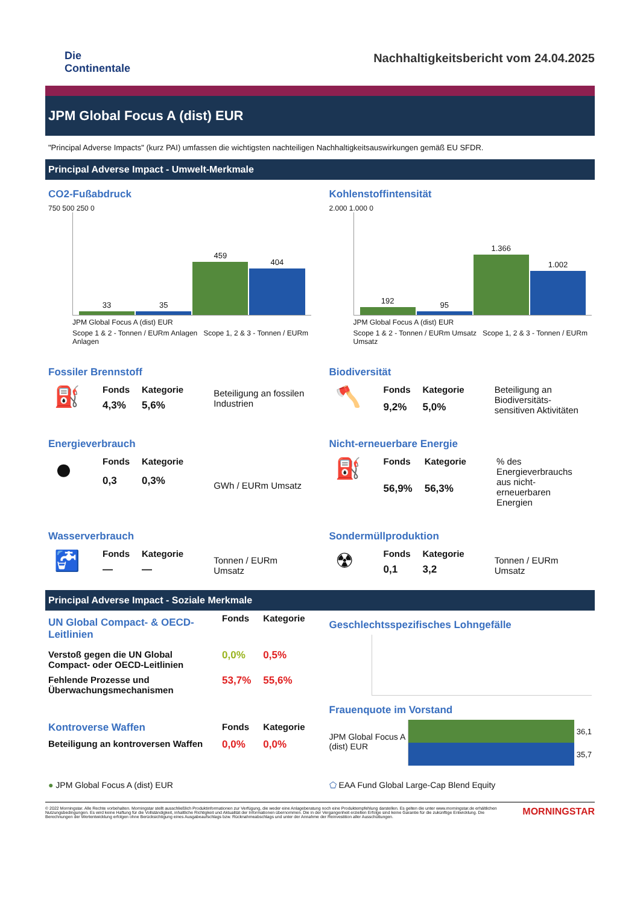Die
Continentale
Nachhaltigkeitsbericht vom 24.04.2025
JPM Global Focus A (dist) EUR
"Principal Adverse Impacts" (kurz PAI) umfassen die wichtigsten nachteiligen Nachhaltigkeitsauswirkungen gemäß EU SFDR.
Principal Adverse Impact - Umwelt-Merkmale
CO2-Fußabdruck
750 500 250 0
33
35
459
404
JPM Global Focus A (dist) EUR
Scope 1 & 2 - Tonnen / EURm Anlagen Scope 1, 2 & 3 - Tonnen / EURm Anlagen
Kohlenstoffintensität
2.000 1.000 0
192
95
1.366
1.002
JPM Global Focus A (dist) EUR
Scope 1 & 2 - Tonnen / EURm Umsatz Scope 1, 2 & 3 - Tonnen / EURm Umsatz
Fossiler Brennstoff
| ⛽ | Fonds | Kategorie | Beteiligung an fossilen Industrien |
| | 4,3% | 5,6% | |
Biodiversität
| 🪓 | Fonds | Kategorie | Beteiligung an Biodiversitäts-sensitiven Aktivitäten |
| | 9,2% | 5,0% | |
Energieverbrauch
| ⏺ | Fonds | Kategorie | GWh / EURm Umsatz |
| | 0,3 | 0,3% | |
Nicht-erneuerbare Energie
| ⛽ | Fonds | Kategorie | % des Energieverbrauchs aus nicht-erneuerbaren Energien |
| | 56,9% | 56,3% | |
Wasserverbrauch
| 🚰 | Fonds | Kategorie | Tonnen / EURm Umsatz |
| | — | — | |
Sondermüllproduktion
| ☢ | Fonds | Kategorie | Tonnen / EURm Umsatz |
| | 0,1 | 3,2 | |
Principal Adverse Impact - Soziale Merkmale
| UN Global Compact- & OECD-Leitlinien | Fonds | Kategorie |
| Verstoß gegen die UN Global Compact- oder OECD-Leitlinien | 0,0% | 0,5% |
| Fehlende Prozesse und Überwachungsmechanismen | 53,7% | 55,6% |
| Kontroverse Waffen | Fonds | Kategorie |
| Beteiligung an kontroversen Waffen | 0,0% | 0,0% |
Geschlechtsspezifisches Lohngefälle
Frauenquote im Vorstand
JPM Global Focus A (dist) EUR
36,1
35,7
● JPM Global Focus A (dist) EUR
⬠ EAA Fund Global Large-Cap Blend Equity
© 2022 Morningstar. Alle Rechte vorbehalten. Morningstar stellt ausschließlich Produktinformationen zur Verfügung, die weder eine Anlageberatung noch eine Produktempfehlung darstellen. Es gelten die unter www.morningstar.de erhältlichen Nutzungsbedingungen. Es wird keine Haftung für die Vollständigkeit, inhaltliche Richtigkeit und Aktualität der Informationen übernommen. Die in der Vergangenheit erzielten Erfolge sind keine Garantie für die zukünftige Entwicklung. Die Berechnungen der Wertentwicklung erfolgen ohne Berücksichtigung eines Ausgabeaufschlags bzw. Rücknahmeabschlags und unter der Annahme der Reinvestition aller Ausschüttungen.
MORNINGSTAR